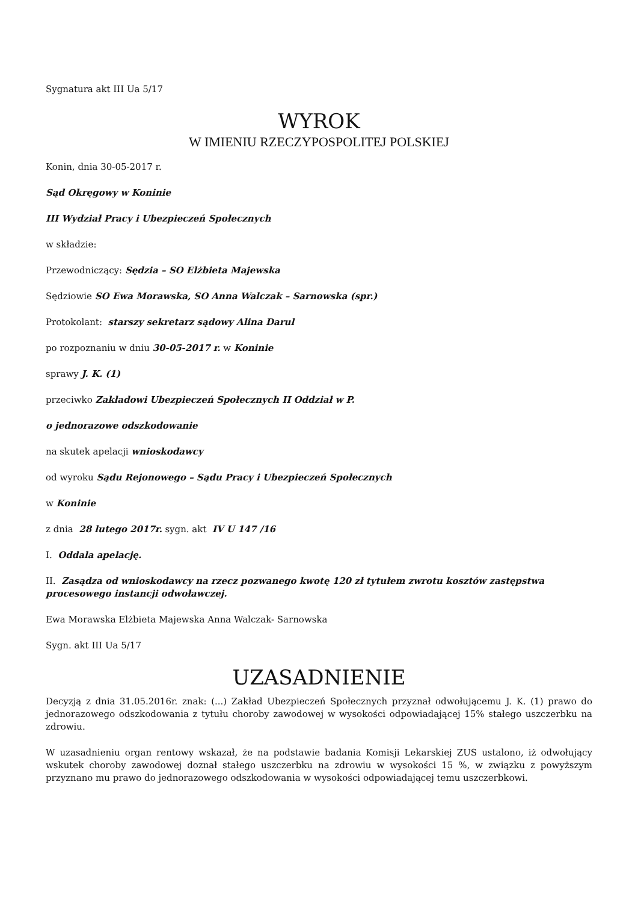Sygnatura akt III Ua 5/17
WYROK
W IMIENIU RZECZYPOSPOLITEJ POLSKIEJ
Konin, dnia 30-05-2017 r.
Sąd Okręgowy w Koninie
III Wydział Pracy i Ubezpieczeń Społecznych
w składzie:
Przewodniczący: Sędzia – SO Elżbieta Majewska
Sędziowie SO Ewa Morawska, SO Anna Walczak – Sarnowska (spr.)
Protokolant: starszy sekretarz sądowy Alina Darul
po rozpoznaniu w dniu 30-05-2017 r. w Koninie
sprawy J. K. (1)
przeciwko Zakładowi Ubezpieczeń Społecznych II Oddział w P.
o jednorazowe odszkodowanie
na skutek apelacji wnioskodawcy
od wyroku Sądu Rejonowego – Sądu Pracy i Ubezpieczeń Społecznych
w Koninie
z dnia 28 lutego 2017r. sygn. akt IV U 147 /16
I. Oddala apelację.
II. Zasądza od wnioskodawcy na rzecz pozwanego kwotę 120 zł tytułem zwrotu kosztów zastępstwa procesowego instancji odwoławczej.
Ewa Morawska Elżbieta Majewska Anna Walczak- Sarnowska
Sygn. akt III Ua 5/17
UZASADNIENIE
Decyzją z dnia 31.05.2016r. znak: (...) Zakład Ubezpieczeń Społecznych przyznał odwołującemu J. K. (1) prawo do jednorazowego odszkodowania z tytułu choroby zawodowej w wysokości odpowiadającej 15% stałego uszczerbku na zdrowiu.
W uzasadnieniu organ rentowy wskazał, że na podstawie badania Komisji Lekarskiej ZUS ustalono, iż odwołujący wskutek choroby zawodowej doznał stałego uszczerbku na zdrowiu w wysokości 15 %, w związku z powyższym przyznano mu prawo do jednorazowego odszkodowania w wysokości odpowiadającej temu uszczerbkowi.